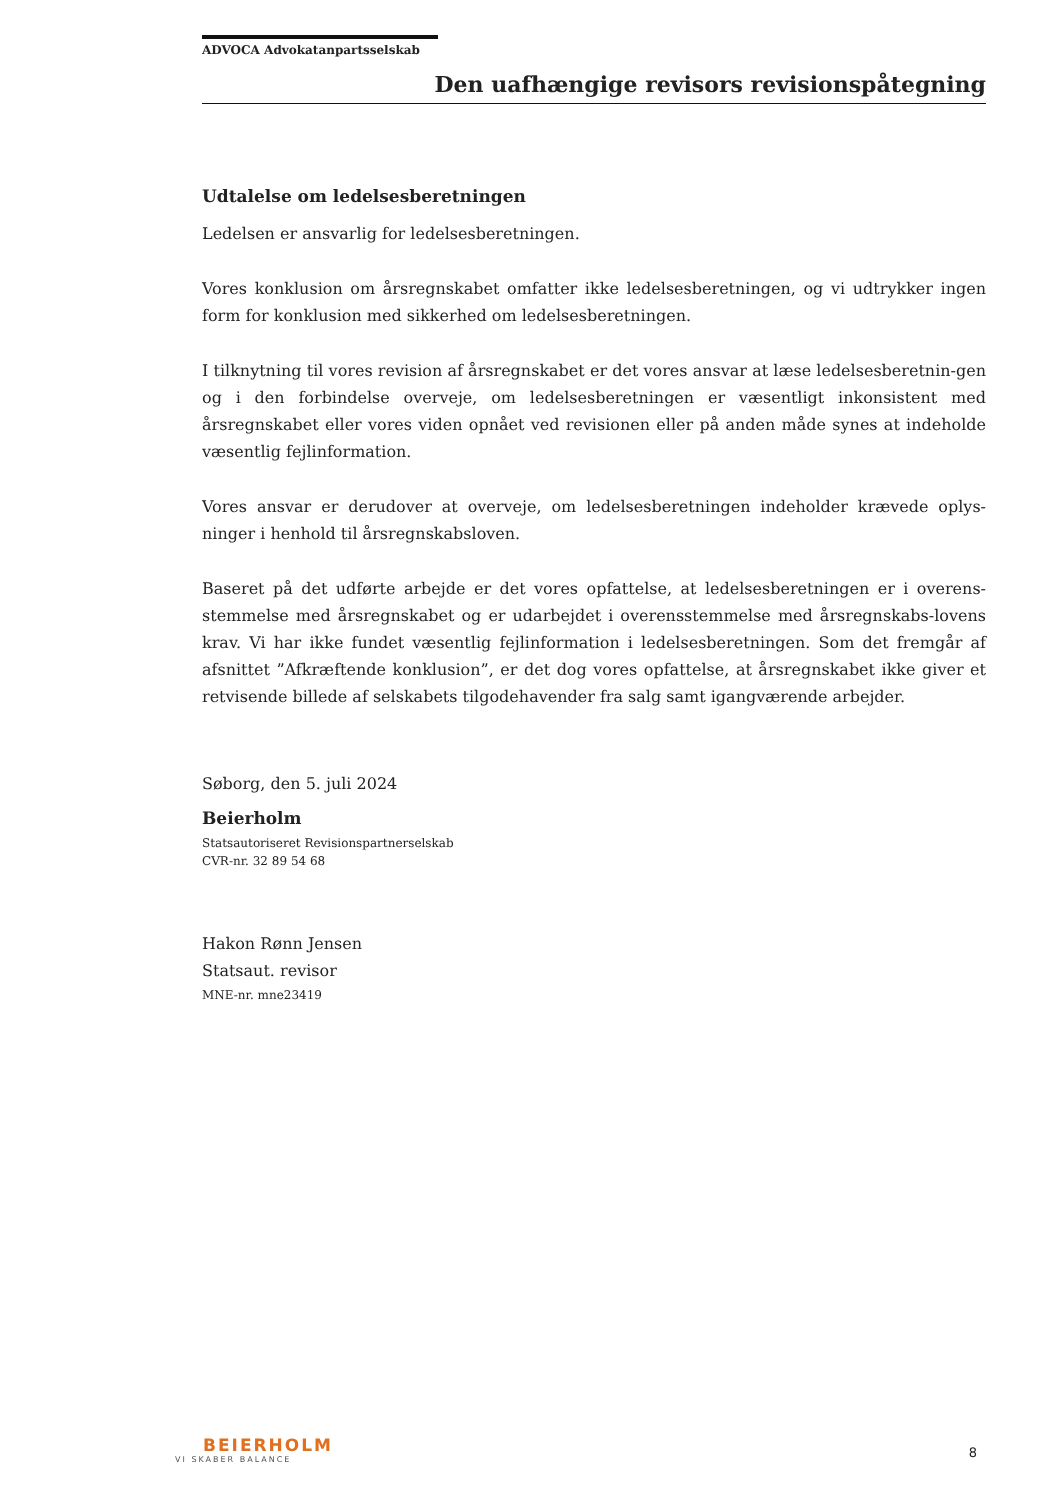ADVOCA Advokatanpartsselskab
Den uafhængige revisors revisionspåtegning
Udtalelse om ledelsesberetningen
Ledelsen er ansvarlig for ledelsesberetningen.
Vores konklusion om årsregnskabet omfatter ikke ledelsesberetningen, og vi udtrykker ingen form for konklusion med sikkerhed om ledelsesberetningen.
I tilknytning til vores revision af årsregnskabet er det vores ansvar at læse ledelsesberetnin-gen og i den forbindelse overveje, om ledelsesberetningen er væsentligt inkonsistent med årsregnskabet eller vores viden opnået ved revisionen eller på anden måde synes at indeholde væsentlig fejlinformation.
Vores ansvar er derudover at overveje, om ledelsesberetningen indeholder krævede oplys-ninger i henhold til årsregnskabsloven.
Baseret på det udførte arbejde er det vores opfattelse, at ledelsesberetningen er i overens-stemmelse med årsregnskabet og er udarbejdet i overensstemmelse med årsregnskabs-lovens krav. Vi har ikke fundet væsentlig fejlinformation i ledelsesberetningen. Som det fremgår af afsnittet ”Afkræftende konklusion”, er det dog vores opfattelse, at årsregnskabet ikke giver et retvisende billede af selskabets tilgodehavender fra salg samt igangværende arbejder.
Søborg, den 5. juli 2024
Beierholm
Statsautoriseret Revisionspartnerselskab
CVR-nr. 32 89 54 68
Hakon Rønn Jensen
Statsaut. revisor
MNE-nr. mne23419
BEIERHOLM
VI SKABER BALANCE
8